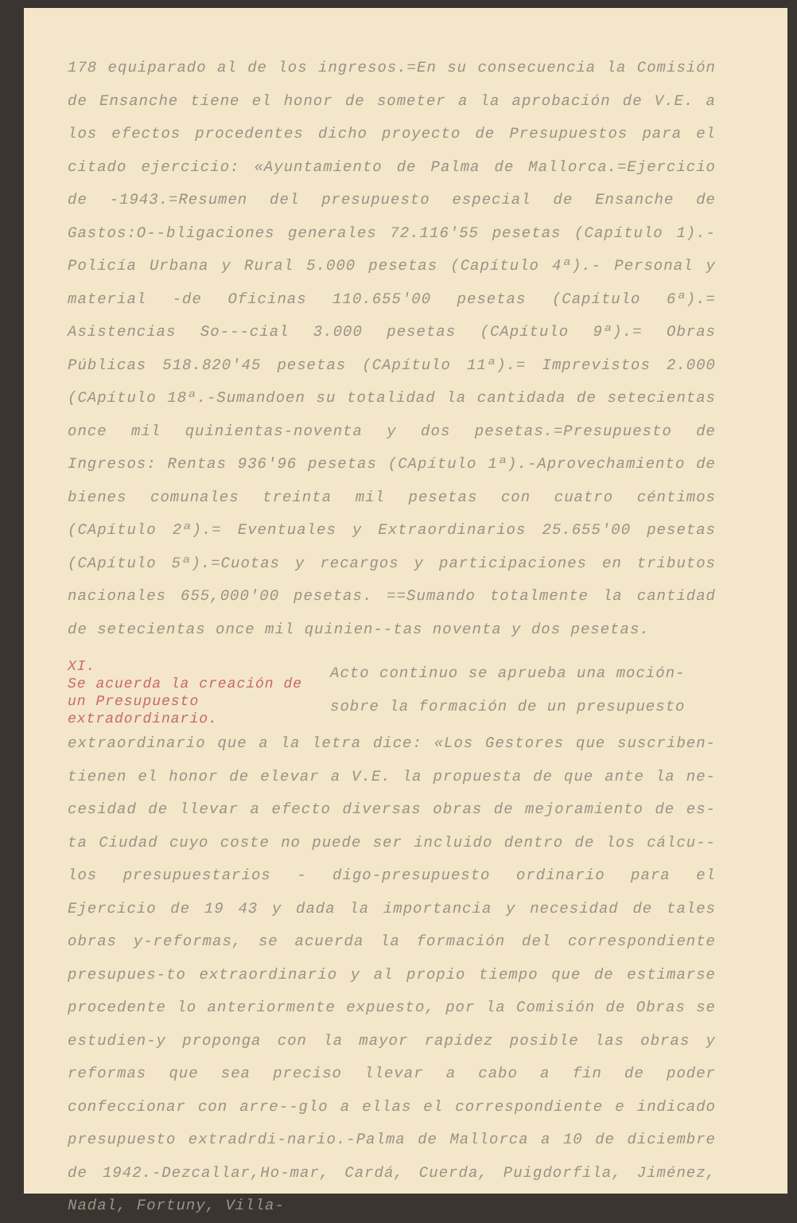178 equiparado al de los ingresos.=En su consecuencia la Comisión de Ensanche tiene el honor de someter a la aprobación de V.E. a los efectos procedentes dicho proyecto de Presupuestos para el citado ejercicio: «Ayuntamiento de Palma de Mallorca.=Ejercicio de -1943.=Resumen del presupuesto especial de Ensanche de Gastos:O--bligaciones generales 72.116'55 pesetas (Capítulo 1).-Policía Urbana y Rural 5.000 pesetas (Capítulo 4ª).- Personal y material -de Oficinas 110.655'00 pesetas (Capítulo 6ª).= Asistencias So---cial 3.000 pesetas (CApítulo 9ª).= Obras Públicas 518.820'45 pesetas (CApítulo 11ª).= Imprevistos 2.000 (CApítulo 18ª.-Sumandoen su totalidad la cantidada de setecientas once mil quinientas-noventa y dos pesetas.=Presupuesto de Ingresos: Rentas 936'96 pesetas (CApítulo 1ª).-Aprovechamiento de bienes comunales treinta mil pesetas con cuatro céntimos (CApítulo 2ª).= Eventuales y Extraordinarios 25.655'00 pesetas (CApítulo 5ª).=Cuotas y recargos y participaciones en tributos nacionales 655,000'00 pesetas. ==Sumando totalmente la cantidad de setecientas once mil quinien--tas noventa y dos pesetas.
XI.
Se acuerda la creación de un Presupuesto extradordinario.
Acto continuo se aprueba una moción-sobre la formación de un presupuesto
extraordinario que a la letra dice: «Los Gestores que suscriben-tienen el honor de elevar a V.E. la propuesta de que ante la ne-cesidad de llevar a efecto diversas obras de mejoramiento de es-ta Ciudad cuyo coste no puede ser incluido dentro de los cálcu--los presupuestarios - digo-presupuesto ordinario para el Ejercicio de 19 43 y dada la importancia y necesidad de tales obras y-reformas, se acuerda la formación del correspondiente presupues-to extraordinario y al propio tiempo que de estimarse procedente lo anteriormente expuesto, por la Comisión de Obras se estudien-y proponga con la mayor rapidez posible las obras y reformas que sea preciso llevar a cabo a fin de poder confeccionar con arre--glo a ellas el correspondiente e indicado presupuesto extradrdi-nario.-Palma de Mallorca a 10 de diciembre de 1942.-Dezcallar,Ho-mar, Cardá, Cuerda, Puigdorfila, Jiménez, Nadal, Fortuny, Villa-